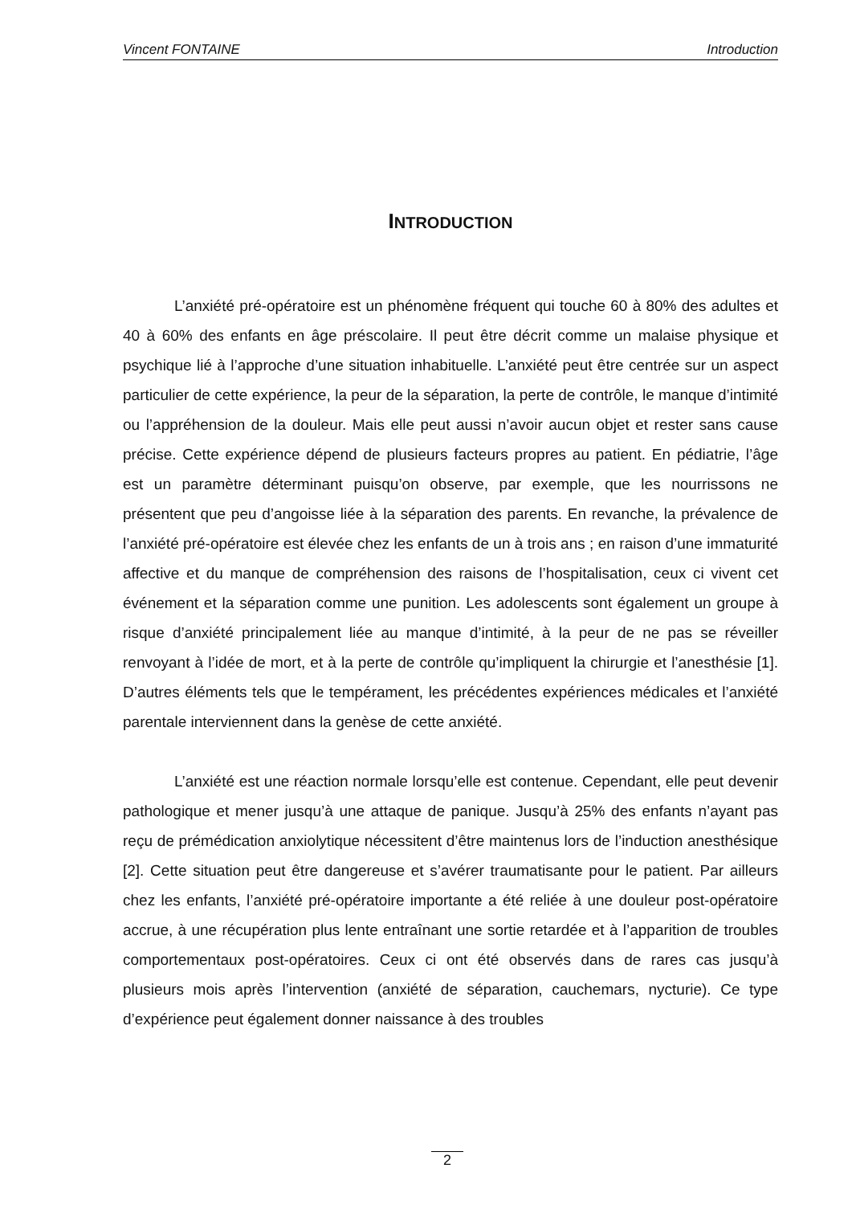Vincent FONTAINE Introduction
INTRODUCTION
L’anxiété pré-opératoire est un phénomène fréquent qui touche 60 à 80% des adultes et 40 à 60% des enfants en âge préscolaire. Il peut être décrit comme un malaise physique et psychique lié à l’approche d’une situation inhabituelle. L’anxiété peut être centrée sur un aspect particulier de cette expérience, la peur de la séparation, la perte de contrôle, le manque d’intimité ou l’appréhension de la douleur. Mais elle peut aussi n’avoir aucun objet et rester sans cause précise. Cette expérience dépend de plusieurs facteurs propres au patient. En pédiatrie, l’âge est un paramètre déterminant puisqu’on observe, par exemple, que les nourrissons ne présentent que peu d’angoisse liée à la séparation des parents. En revanche, la prévalence de l’anxiété pré-opératoire est élevée chez les enfants de un à trois ans ; en raison d’une immaturité affective et du manque de compréhension des raisons de l’hospitalisation, ceux ci vivent cet événement et la séparation comme une punition. Les adolescents sont également un groupe à risque d’anxiété principalement liée au manque d’intimité, à la peur de ne pas se réveiller renvoyant à l’idée de mort, et à la perte de contrôle qu’impliquent la chirurgie et l’anesthésie [1]. D’autres éléments tels que le tempérament, les précédentes expériences médicales et l’anxiété parentale interviennent dans la genèse de cette anxiété.
L’anxiété est une réaction normale lorsqu’elle est contenue. Cependant, elle peut devenir pathologique et mener jusqu’à une attaque de panique. Jusqu’à 25% des enfants n’ayant pas reçu de prémédication anxiolytique nécessitent d’être maintenus lors de l’induction anesthésique [2]. Cette situation peut être dangereuse et s’avérer traumatisante pour le patient. Par ailleurs chez les enfants, l’anxiété pré-opératoire importante a été reliée à une douleur post-opératoire accrue, à une récupération plus lente entraînant une sortie retardée et à l’apparition de troubles comportementaux post-opératoires. Ceux ci ont été observés dans de rares cas jusqu’à plusieurs mois après l’intervention (anxiété de séparation, cauchemars, nycturie). Ce type d’expérience peut également donner naissance à des troubles
2